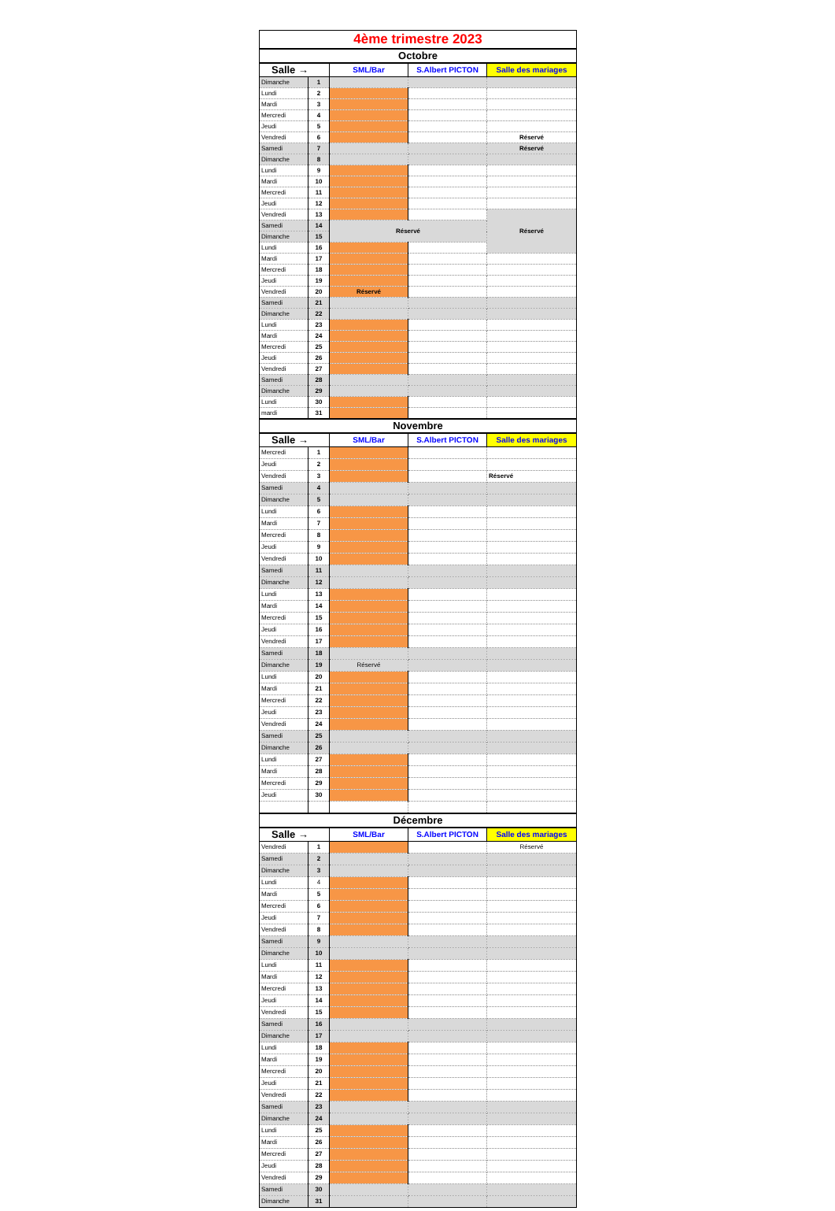| 4ème trimestre 2023 | | | | |
| Octobre | | | | |
| Salle → | | SML/Bar | S.Albert PICTON | Salle des mariages |
| Dimanche | 1 | | | |
| Lundi | 2 | | | |
| Mardi | 3 | | | |
| Mercredi | 4 | | | |
| Jeudi | 5 | | | |
| Vendredi | 6 | | | Réservé |
| Samedi | 7 | | | Réservé |
| Dimanche | 8 | | | |
| Lundi | 9 | | | |
| Mardi | 10 | | | |
| Mercredi | 11 | | | |
| Jeudi | 12 | | | |
| Vendredi | 13 | | | Réservé |
| Samedi | 14 | Réservé | | |
| Dimanche | 15 | | | |
| Lundi | 16 | | | |
| Mardi | 17 | | | |
| Mercredi | 18 | | | |
| Jeudi | 19 | | | |
| Vendredi | 20 | Réservé | | |
| Samedi | 21 | | | |
| Dimanche | 22 | | | |
| Lundi | 23 | | | |
| Mardi | 24 | | | |
| Mercredi | 25 | | | |
| Jeudi | 26 | | | |
| Vendredi | 27 | | | |
| Samedi | 28 | | | |
| Dimanche | 29 | | | |
| Lundi | 30 | | | |
| mardi | 31 | | | |
| Novembre | | | | |
| Salle → | | SML/Bar | S.Albert PICTON | Salle des mariages |
| Mercredi | 1 | | | |
| Jeudi | 2 | | | |
| Vendredi | 3 | | | Réservé |
| Samedi | 4 | | | |
| Dimanche | 5 | | | |
| Lundi | 6 | | | |
| Mardi | 7 | | | |
| Mercredi | 8 | | | |
| Jeudi | 9 | | | |
| Vendredi | 10 | | | |
| Samedi | 11 | | | |
| Dimanche | 12 | | | |
| Lundi | 13 | | | |
| Mardi | 14 | | | |
| Mercredi | 15 | | | |
| Jeudi | 16 | | | |
| Vendredi | 17 | | | |
| Samedi | 18 | | | |
| Dimanche | 19 | Réservé | | |
| Lundi | 20 | | | |
| Mardi | 21 | | | |
| Mercredi | 22 | | | |
| Jeudi | 23 | | | |
| Vendredi | 24 | | | |
| Samedi | 25 | | | |
| Dimanche | 26 | | | |
| Lundi | 27 | | | |
| Mardi | 28 | | | |
| Mercredi | 29 | | | |
| Jeudi | 30 | | | |
| Décembre | | | | |
| Salle → | | SML/Bar | S.Albert PICTON | Salle des mariages |
| Vendredi | 1 | | | Réservé |
| Samedi | 2 | | | |
| Dimanche | 3 | | | |
| Lundi | 4 | | | |
| Mardi | 5 | | | |
| Mercredi | 6 | | | |
| Jeudi | 7 | | | |
| Vendredi | 8 | | | |
| Samedi | 9 | | | |
| Dimanche | 10 | | | |
| Lundi | 11 | | | |
| Mardi | 12 | | | |
| Mercredi | 13 | | | |
| Jeudi | 14 | | | |
| Vendredi | 15 | | | |
| Samedi | 16 | | | |
| Dimanche | 17 | | | |
| Lundi | 18 | | | |
| Mardi | 19 | | | |
| Mercredi | 20 | | | |
| Jeudi | 21 | | | |
| Vendredi | 22 | | | |
| Samedi | 23 | | | |
| Dimanche | 24 | | | |
| Lundi | 25 | | | |
| Mardi | 26 | | | |
| Mercredi | 27 | | | |
| Jeudi | 28 | | | |
| Vendredi | 29 | | | |
| Samedi | 30 | | | |
| Dimanche | 31 | | | |